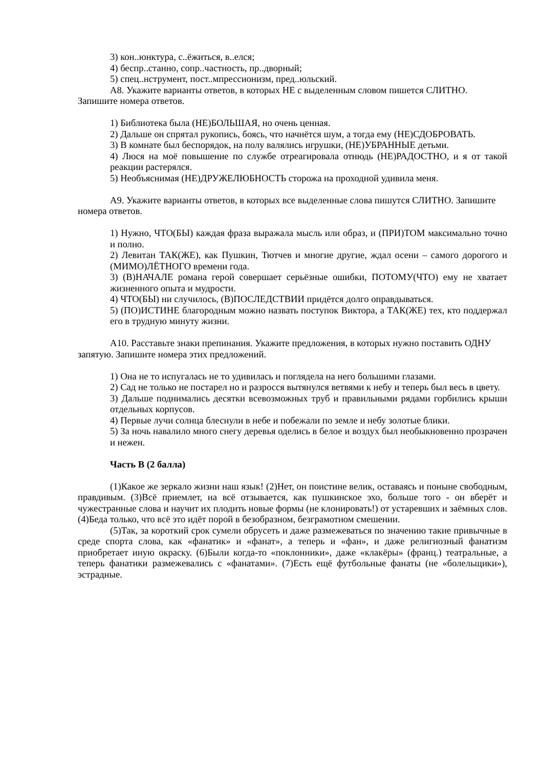3) кон..юнктура, с..ёжиться, в..елся;
4) беспр..станно, сопр..частность, пр..дворный;
5) спец..нструмент, пост..мпрессионизм, пред..юльский.
А8. Укажите варианты ответов, в которых НЕ с выделенным словом пишется СЛИТНО. Запишите номера ответов.
1) Библиотека была (НЕ)БОЛЬШАЯ, но очень ценная.
2) Дальше он спрятал рукопись, боясь, что начнётся шум, а тогда ему (НЕ)СДОБРОВАТЬ.
3) В комнате был беспорядок, на полу валялись игрушки, (НЕ)УБРАННЫЕ детьми.
4) Люся на моё повышение по службе отреагировала отнюдь (НЕ)РАДОСТНО, и я от такой реакции растерялся.
5) Необъяснимая (НЕ)ДРУЖЕЛЮБНОСТЬ сторожа на проходной удивила меня.
А9. Укажите варианты ответов, в которых все выделенные слова пишутся СЛИТНО. Запишите номера ответов.
1) Нужно, ЧТО(БЫ) каждая фраза выражала мысль или образ, и (ПРИ)ТОМ максимально точно и полно.
2) Левитан ТАК(ЖЕ), как Пушкин, Тютчев и многие другие, ждал осени – самого дорогого и (МИМО)ЛЁТНОГО времени года.
3) (В)НАЧАЛЕ романа герой совершает серьёзные ошибки, ПОТОМУ(ЧТО) ему не хватает жизненного опыта и мудрости.
4) ЧТО(БЫ) ни случилось, (В)ПОСЛЕДСТВИИ придётся долго оправдываться.
5) (ПО)ИСТИНЕ благородным можно назвать поступок Виктора, а ТАК(ЖЕ) тех, кто поддержал его в трудную минуту жизни.
А10. Расставьте знаки препинания. Укажите предложения, в которых нужно поставить ОДНУ запятую. Запишите номера этих предложений.
1) Она не то испугалась не то удивилась и поглядела на него большими глазами.
2) Сад не только не постарел но и разросся вытянулся ветвями к небу и теперь был весь в цвету.
3) Дальше поднимались десятки всевозможных труб и правильными рядами горбились крыши отдельных корпусов.
4) Первые лучи солнца блеснули в небе и побежали по земле и небу золотые блики.
5) За ночь навалило много снегу деревья оделись в белое и воздух был необыкновенно прозрачен и нежен.
Часть В (2 балла)
(1)Какое же зеркало жизни наш язык! (2)Нет, он поистине велик, оставаясь и поныне свободным, правдивым. (3)Всё приемлет, на всё отзывается, как пушкинское эхо, больше того - он вберёт и чужестранные слова и научит их плодить новые формы (не клонировать!) от устаревших и заёмных слов. (4)Беда только, что всё это идёт порой в безобразном, безграмотном смешении.
(5)Так, за короткий срок сумели обрусеть и даже размежеваться по значению такие привычные в среде спорта слова, как «фанатик» и «фанат», а теперь и «фан», и даже религиозный фанатизм приобретает иную окраску. (6)Были когда-то «поклонники», даже «клакёры» (франц.) театральные, а теперь фанатики размежевались с «фанатами». (7)Есть ещё футбольные фанаты (не «болельщики»), эстрадные.